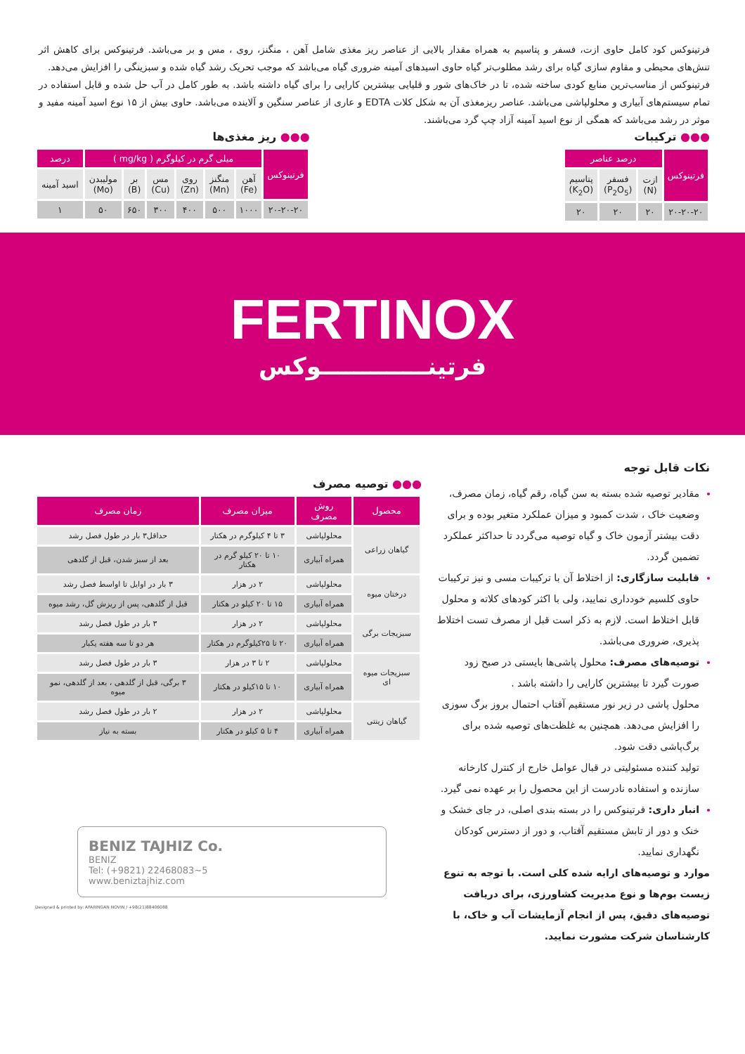فرتینوکس کود کامل حاوی ازت، فسفر و پتاسیم به همراه مقدار بالایی از عناصر ریز مغذی شامل آهن ، منگنز، روی ، مس و بر می‌باشد. فرتینوکس برای کاهش اثر تنش‌های محیطی و مقاوم سازی گیاه برای رشد مطلوب‌تر گیاه حاوی اسیدهای آمینه ضروری گیاه می‌باشد که موجب تحریک رشد گیاه شده و سبزینگی را افزایش می‌دهد.
فرتینوکس از مناسب‌ترین منابع کودی ساخته شده، تا در خاک‌های شور و قلیایی بیشترین کارایی را برای گیاه داشته باشد. به طور کامل در آب حل شده و قابل استفاده در تمام سیستم‌های آبیاری و محلولپاشی می‌باشد. عناصر ریزمغذی آن به شکل کلات EDTA و عاری از عناصر سنگین و آلاینده می‌باشد. حاوی بیش از ۱۵ نوع اسید آمینه مفید و موثر در رشد می‌باشد که همگی از نوع اسید آمینه آزاد چپ گرد می‌باشند.
●●● ترکیبات
| فرتینوکس | درصد عناصر | | |
| --- | --- | --- | --- |
| | ازت (N) | فسفر (P<sub>2</sub>O<sub>5</sub>) | پتاسیم (K<sub>2</sub>O) |
| ۲۰-۲۰-۲۰ | ۲۰ | ۲۰ | ۲۰ |
●●● ریز مغذی‌ها
| فرتینوکس | میلی گرم در کیلوگرم ( mg/kg ) | | | | | | درصد |
| --- | --- | --- | --- | --- | --- | --- | --- |
| | آهن (Fe) | منگنز (Mn) | روی (Zn) | مس (Cu) | بر (B) | مولیبدن (Mo) | اسید آمینه |
| ۲۰-۲۰-۲۰ | ۱۰۰۰ | ۵۰۰ | ۴۰۰ | ۳۰۰ | ۶۵۰ | ۵۰ | ۱ |
FERTINOX
فرتینـــــــــــــوکس
نکات قابل توجه
مقادیر توصیه شده بسته به سن گیاه، رقم گیاه، زمان مصرف، وضعیت خاک ، شدت کمبود و میزان عملکرد متغیر بوده و برای دقت بیشتر آزمون خاک و گیاه توصیه می‌گردد تا حداکثر عملکرد تضمین گردد.
قابلیت سازگاری: از اختلاط آن با ترکیبات مسی و نیز ترکیبات حاوی کلسیم خودداری نمایید، ولی با اکثر کودهای کلاته و محلول قابل اختلاط است. لازم به ذکر است قبل از مصرف تست اختلاط پذیری، ضروری می‌باشد.
توصیه‌های مصرف: محلول پاشی‌ها بایستی در صبح زود صورت گیرد تا بیشترین کارایی را داشته باشد .
محلول پاشی در زیر نور مستقیم آفتاب احتمال بروز برگ سوزی را افزایش می‌دهد. همچنین به غلظت‌های توصیه شده برای برگ‌پاشی دقت شود.
تولید کننده مسئولیتی در قبال عوامل خارج از کنترل کارخانه سازنده و استفاده نادرست از این محصول را بر عهده نمی گیرد.
انبار داری: فرتینوکس را در بسته بندی اصلی، در جای خشک و خنک و دور از تابش مستقیم آفتاب، و دور از دسترس کودکان نگهداری نمایید.
موارد و توصیه‌های ارایه شده کلی است. با توجه به تنوع زیست بوم‌ها و نوع مدیریت کشاورزی، برای دریافت توصیه‌های دقیق، پس از انجام آزمایشات آب و خاک، با کارشناسان شرکت مشورت نمایید.
●●● توصیه مصرف
| محصول | روش مصرف | میزان مصرف | زمان مصرف |
| --- | --- | --- | --- |
| گیاهان زراعی | محلولپاشی | ۳ تا ۴ کیلوگرم در هکتار | حداقل۳ بار در طول فصل رشد |
| | همراه آبیاری | ۱۰ تا ۲۰ کیلو گرم در هکتار | بعد از سبز شدن، قبل از گلدهی |
| درختان میوه | محلولپاشی | ۲ در هزار | ۳ بار در اوایل تا اواسط فصل رشد |
| | همراه آبیاری | ۱۵ تا ۲۰ کیلو در هکتار | قبل از گلدهی، پس از ریزش گل، رشد میوه |
| سبزیجات برگی | محلولپاشی | ۲ در هزار | ۳ بار در طول فصل رشد |
| | همراه آبیاری | ۲۰ تا ۲۵کیلوگرم در هکتار | هر دو تا سه هفته یکبار |
| سبزیجات میوه ای | محلولپاشی | ۲ تا ۳ در هزار | ۳ بار در طول فصل رشد |
| | همراه آبیاری | ۱۰ تا ۱۵کیلو در هکتار | ۳ برگی، قبل از گلدهی ، بعد از گلدهی، نمو میوه |
| گیاهان زینتی | محلولپاشی | ۲ در هزار | ۲ بار در طول فصل رشد |
| | همراه آبیاری | ۴ تا ۵ کیلو در هکتار | بسته به نیاز |
BENIZ TAJHIZ Co.
BENIZ
Tel: (+9821) 22468083~5
www.beniztajhiz.com
Designed & printed by: AFARINGAN NOVIN / +98(21)88406088